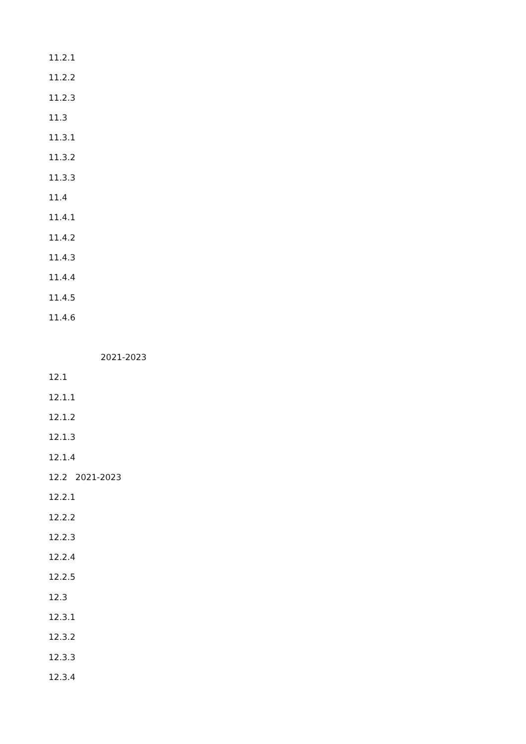11.2.1
11.2.2
11.2.3
11.3
11.3.1
11.3.2
11.3.3
11.4
11.4.1
11.4.2
11.4.3
11.4.4
11.4.5
11.4.6
2021-2023
12.1
12.1.1
12.1.2
12.1.3
12.1.4
12.2 2021-2023
12.2.1
12.2.2
12.2.3
12.2.4
12.2.5
12.3
12.3.1
12.3.2
12.3.3
12.3.4